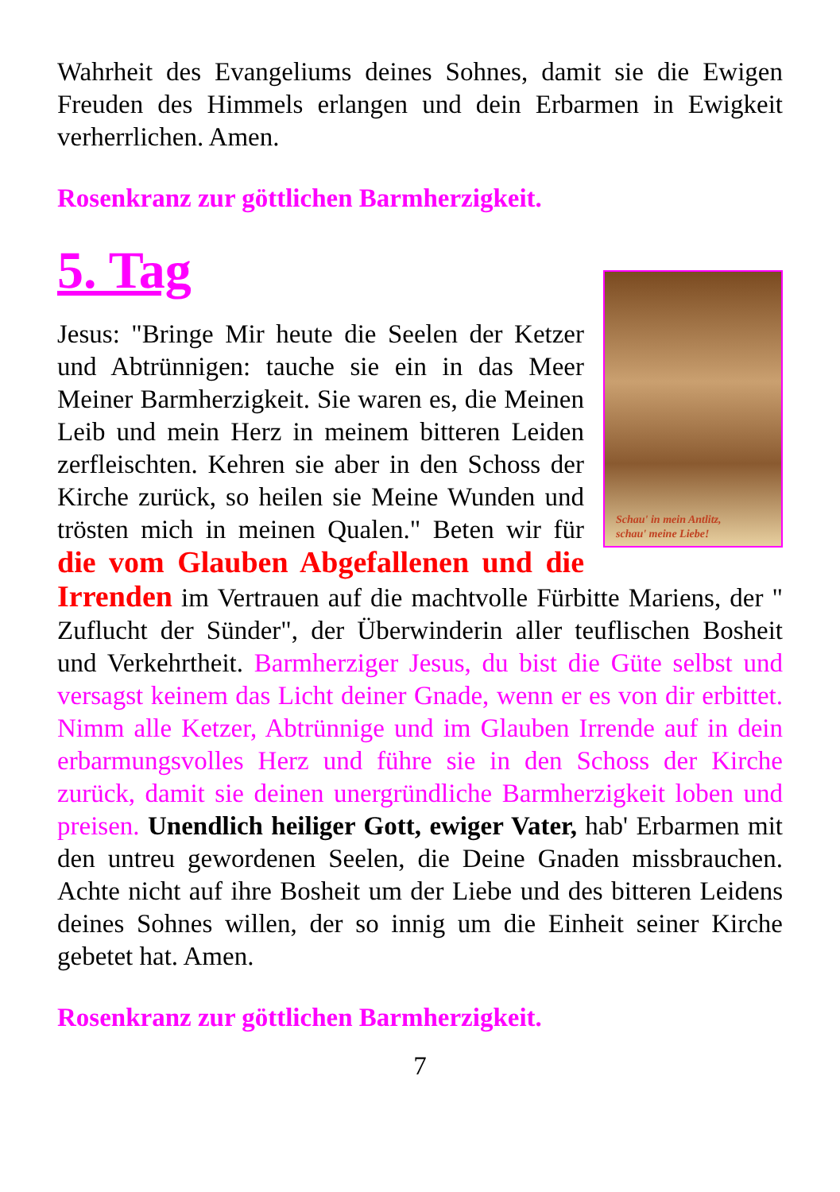Wahrheit des Evangeliums deines Sohnes, damit sie die Ewigen Freuden des Himmels erlangen und dein Erbarmen in Ewigkeit verherrlichen. Amen.
Rosenkranz zur göttlichen Barmherzigkeit.
5. Tag
Schau' in mein Antlitz,
schau' meine Liebe!
Jesus: "Bringe Mir heute die Seelen der Ketzer und Abtrünnigen: tauche sie ein in das Meer Meiner Barmherzigkeit. Sie waren es, die Meinen Leib und mein Herz in meinem bitteren Leiden zerfleischten. Kehren sie aber in den Schoss der Kirche zurück, so heilen sie Meine Wunden und trösten mich in meinen Qualen." Beten wir für die vom Glauben Abgefallenen und die Irrenden im Vertrauen auf die machtvolle Fürbitte Mariens, der " Zuflucht der Sünder", der Überwinderin aller teuflischen Bosheit und Verkehrtheit. Barmherziger Jesus, du bist die Güte selbst und versagst keinem das Licht deiner Gnade, wenn er es von dir erbittet. Nimm alle Ketzer, Abtrünnige und im Glauben Irrende auf in dein erbarmungsvolles Herz und führe sie in den Schoss der Kirche zurück, damit sie deinen unergründliche Barmherzigkeit loben und preisen. Unendlich heiliger Gott, ewiger Vater, hab' Erbarmen mit den untreu gewordenen Seelen, die Deine Gnaden missbrauchen. Achte nicht auf ihre Bosheit um der Liebe und des bitteren Leidens deines Sohnes willen, der so innig um die Einheit seiner Kirche gebetet hat. Amen.
Rosenkranz zur göttlichen Barmherzigkeit.
7